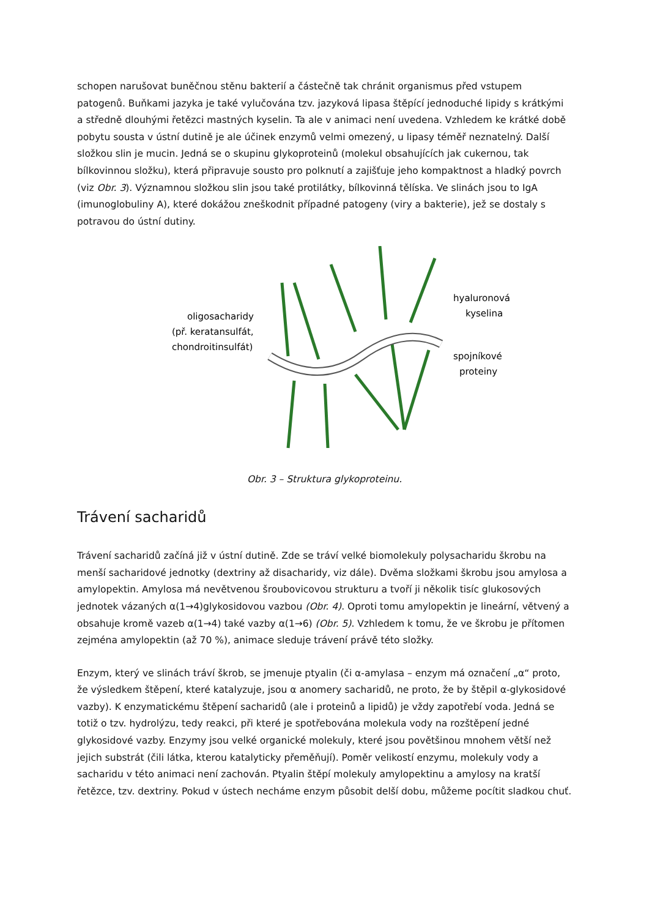schopen narušovat buněčnou stěnu bakterií a částečně tak chránit organismus před vstupem patogenů. Buňkami jazyka je také vylučována tzv. jazyková lipasa štěpící jednoduché lipidy s krátkými a středně dlouhými řetězci mastných kyselin. Ta ale v animaci není uvedena. Vzhledem ke krátké době pobytu sousta v ústní dutině je ale účinek enzymů velmi omezený, u lipasy téměř neznatelný. Další složkou slin je mucin. Jedná se o skupinu glykoproteinů (molekul obsahujících jak cukernou, tak bílkovinnou složku), která připravuje sousto pro polknutí a zajišťuje jeho kompaktnost a hladký povrch (viz Obr. 3). Významnou složkou slin jsou také protilátky, bílkovinná tělíska. Ve slinách jsou to IgA (imunoglobuliny A), které dokážou zneškodnit případné patogeny (viry a bakterie), jež se dostaly s potravou do ústní dutiny.
oligosacharidy
(př. keratansulfát,
chondroitinsulfát)
hyaluronová
kyselina
spojníkové
proteiny
Obr. 3 – Struktura glykoproteinu.
Trávení sacharidů
Trávení sacharidů začíná již v ústní dutině. Zde se tráví velké biomolekuly polysacharidu škrobu na menší sacharidové jednotky (dextriny až disacharidy, viz dále). Dvěma složkami škrobu jsou amylosa a amylopektin. Amylosa má nevětvenou šroubovicovou strukturu a tvoří ji několik tisíc glukosových jednotek vázaných α(1→4)glykosidovou vazbou (Obr. 4). Oproti tomu amylopektin je lineární, větvený a obsahuje kromě vazeb α(1→4) také vazby α(1→6) (Obr. 5). Vzhledem k tomu, že ve škrobu je přítomen zejména amylopektin (až 70 %), animace sleduje trávení právě této složky.
Enzym, který ve slinách tráví škrob, se jmenuje ptyalin (či α-amylasa – enzym má označení „α“ proto, že výsledkem štěpení, které katalyzuje, jsou α anomery sacharidů, ne proto, že by štěpil α-glykosidové vazby). K enzymatickému štěpení sacharidů (ale i proteinů a lipidů) je vždy zapotřebí voda. Jedná se totiž o tzv. hydrolýzu, tedy reakci, při které je spotřebována molekula vody na rozštěpení jedné glykosidové vazby. Enzymy jsou velké organické molekuly, které jsou povětšinou mnohem větší než jejich substrát (čili látka, kterou katalyticky přeměňují). Poměr velikostí enzymu, molekuly vody a sacharidu v této animaci není zachován. Ptyalin štěpí molekuly amylopektinu a amylosy na kratší řetězce, tzv. dextriny. Pokud v ústech necháme enzym působit delší dobu, můžeme pocítit sladkou chuť.